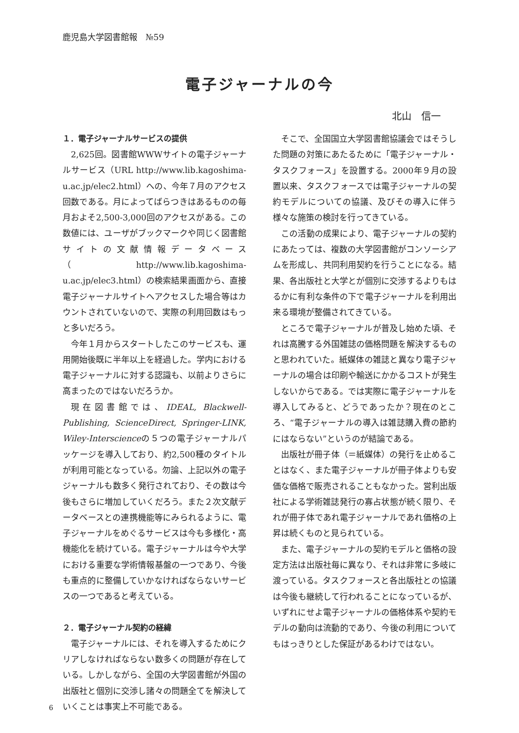鹿児島大学図書館報　№59
電子ジャーナルの今
北山　信一
１．電子ジャーナルサービスの提供
2,625回。図書館WWWサイトの電子ジャーナルサービス（URL http://www.lib.kagoshima-u.ac.jp/elec2.html）への、今年７月のアクセス回数である。月によってばらつきはあるものの毎月およそ2,500-3,000回のアクセスがある。この数値には、ユーザがブックマークや同じく図書館サイトの文献情報データベース（http://www.lib.kagoshima-u.ac.jp/elec3.html）の検索結果画面から、直接電子ジャーナルサイトへアクセスした場合等はカウントされていないので、実際の利用回数はもっと多いだろう。
今年１月からスタートしたこのサービスも、運用開始後既に半年以上を経過した。学内における電子ジャーナルに対する認識も、以前よりさらに高まったのではないだろうか。
現在図書館では、IDEAL, Blackwell-Publishing, ScienceDirect, Springer-LINK, Wiley-Interscienceの５つの電子ジャーナルパッケージを導入しており、約2,500種のタイトルが利用可能となっている。勿論、上記以外の電子ジャーナルも数多く発行されており、その数は今後もさらに増加していくだろう。また２次文献データベースとの連携機能等にみられるように、電子ジャーナルをめぐるサービスは今も多様化・高機能化を続けている。電子ジャーナルは今や大学における重要な学術情報基盤の一つであり、今後も重点的に整備していかなければならないサービスの一つであると考えている。
２．電子ジャーナル契約の経緯
電子ジャーナルには、それを導入するためにクリアしなければならない数多くの問題が存在している。しかしながら、全国の大学図書館が外国の出版社と個別に交渉し諸々の問題全てを解決していくことは事実上不可能である。
そこで、全国国立大学図書館協議会ではそうした問題の対策にあたるために「電子ジャーナル・タスクフォース」を設置する。2000年９月の設置以来、タスクフォースでは電子ジャーナルの契約モデルについての協議、及びその導入に伴う様々な施策の検討を行ってきている。
この活動の成果により、電子ジャーナルの契約にあたっては、複数の大学図書館がコンソーシアムを形成し、共同利用契約を行うことになる。結果、各出版社と大学とが個別に交渉するよりもはるかに有利な条件の下で電子ジャーナルを利用出来る環境が整備されてきている。
ところで電子ジャーナルが普及し始めた頃、それは高騰する外国雑誌の価格問題を解決するものと思われていた。紙媒体の雑誌と異なり電子ジャーナルの場合は印刷や輸送にかかるコストが発生しないからである。では実際に電子ジャーナルを導入してみると、どうであったか？現在のところ、“電子ジャーナルの導入は雑誌購入費の節約にはならない”というのが結論である。
出版社が冊子体（＝紙媒体）の発行を止めることはなく、また電子ジャーナルが冊子体よりも安価な価格で販売されることもなかった。営利出版社による学術雑誌発行の寡占状態が続く限り、それが冊子体であれ電子ジャーナルであれ価格の上昇は続くものと見られている。
また、電子ジャーナルの契約モデルと価格の設定方法は出版社毎に異なり、それは非常に多岐に渡っている。タスクフォースと各出版社との協議は今後も継続して行われることになっているが、いずれにせよ電子ジャーナルの価格体系や契約モデルの動向は流動的であり、今後の利用についてもはっきりとした保証があるわけではない。
6